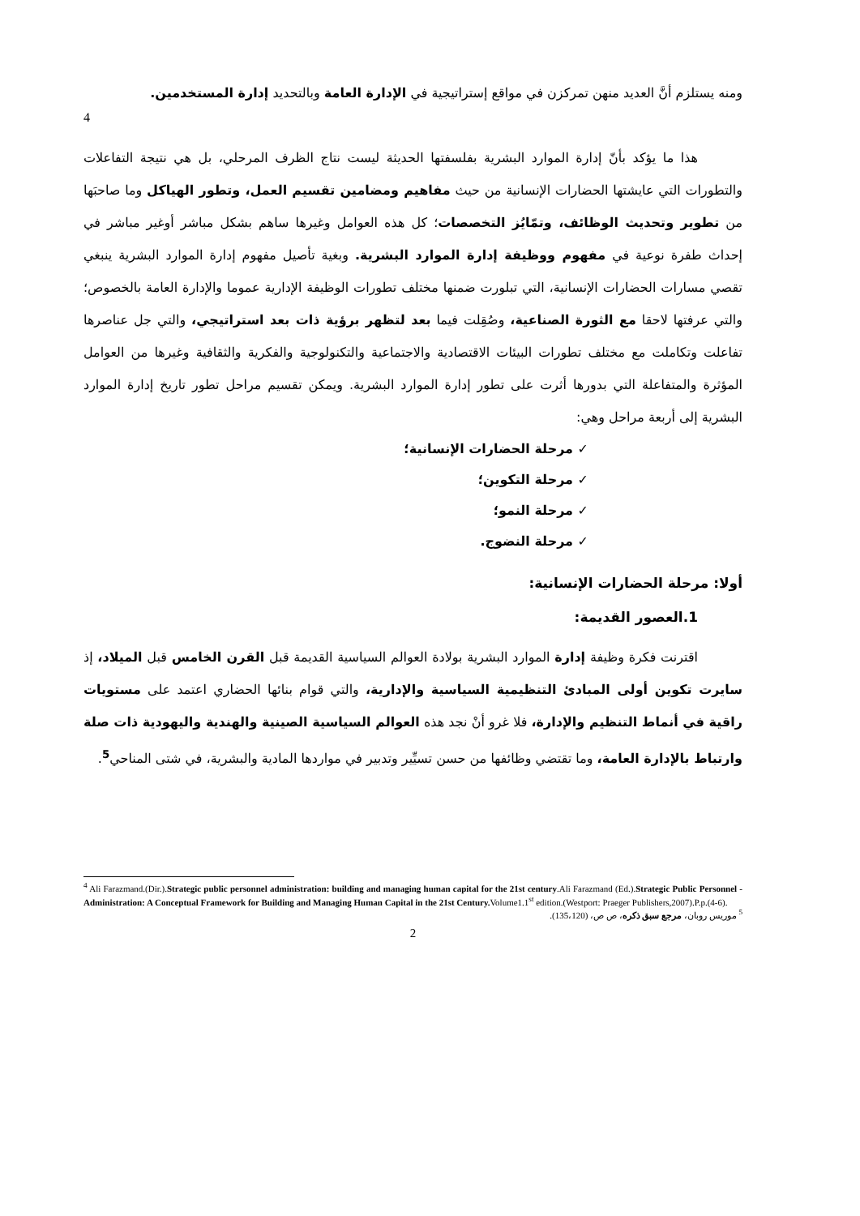ومنه يستلزم أنَّ العديد منهن تمركزن في مواقع إستراتيجية في الإدارة العامة وبالتحديد إدارة المستخدمين.
4
هذا ما يؤكد بأنّ إدارة الموارد البشرية بفلسفتها الحديثة ليست نتاج الظرف المرحلي، بل هي نتيجة التفاعلات والتطورات التي عايشتها الحضارات الإنسانية من حيث مفاهيم ومضامين تقسيم العمل، وتطور الهياكل وما صاحبَها من تطوير وتحديث الوظائف، وتمّايُز التخصصات؛ كل هذه العوامل وغيرها ساهم بشكل مباشر أوغير مباشر في إحداث طفرة نوعية في مفهوم ووظيفة إدارة الموارد البشرية. وبغية تأصيل مفهوم إدارة الموارد البشرية ينبغي تقصي مسارات الحضارات الإنسانية، التي تبلورت ضمنها مختلف تطورات الوظيفة الإدارية عموما والإدارة العامة بالخصوص؛ والتي عرفتها لاحقا مع الثورة الصناعية، وصُقِلت فيما بعد لتظهر برؤية ذات بعد استراتيجي، والتي جل عناصرها تفاعلت وتكاملت مع مختلف تطورات البيئات الاقتصادية والاجتماعية والتكنولوجية والفكرية والثقافية وغيرها من العوامل المؤثرة والمتفاعلة التي بدورها أثرت على تطور إدارة الموارد البشرية. ويمكن تقسيم مراحل تطور تاريخ إدارة الموارد البشرية إلى أربعة مراحل وهي:
✓ مرحلة الحضارات الإنسانية؛
✓ مرحلة التكوين؛
✓ مرحلة النمو؛
✓ مرحلة النضوج.
أولا: مرحلة الحضارات الإنسانية:
1.العصور القديمة:
اقترنت فكرة وظيفة إدارة الموارد البشرية بولادة العوالم السياسية القديمة قبل القرن الخامس قبل الميلاد، إذ سايرت تكوين أولى المبادئ التنظيمية السياسية والإدارية، والتي قوام بنائها الحضاري اعتمد على مستويات راقية في أنماط التنظيم والإدارة، فلا غرو أنْ نجد هذه العوالم السياسية الصينية والهندية واليهودية ذات صلة وارتباط بالإدارة العامة، وما تقتضي وظائفها من حسن تسيِّير وتدبير في مواردها المادية والبشرية، في شتى المناحي<sup>5</sup>.
<sup>4</sup> Ali Farazmand.(Dir.).Strategic public personnel administration: building and managing human capital for the 21st century.Ali Farazmand (Ed.).Strategic Public Personnel -Administration: A Conceptual Framework for Building and Managing Human Capital in the 21st Century. Volume1.1<sup>st</sup> edition.(Westport: Praeger Publishers,2007).P.p.(4-6).
<sup>5</sup> موريس روبان، مرجع سبق ذكره، ص ص، (135،120).
2